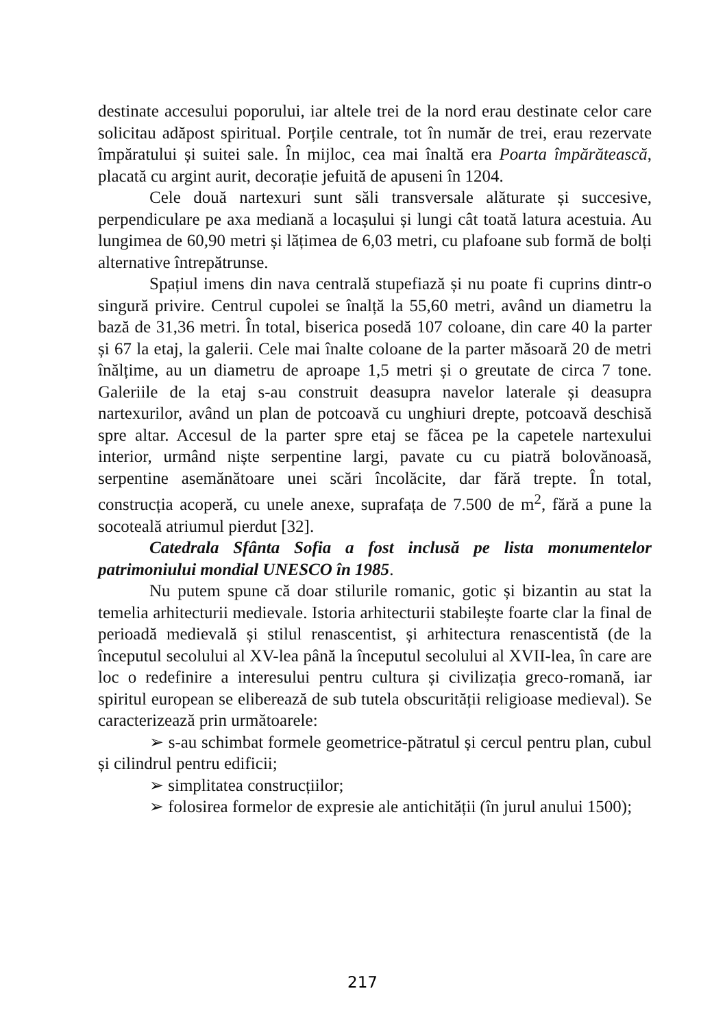destinate accesului poporului, iar altele trei de la nord erau destinate celor care solicitau adăpost spiritual. Porțile centrale, tot în număr de trei, erau rezervate împăratului și suitei sale. În mijloc, cea mai înaltă era Poarta împărătească, placată cu argint aurit, decorație jefuită de apuseni în 1204.
Cele două nartexuri sunt săli transversale alăturate și succesive, perpendiculare pe axa mediană a locașului și lungi cât toată latura acestuia. Au lungimea de 60,90 metri și lățimea de 6,03 metri, cu plafoane sub formă de bolți alternative întrepătrunse.
Spațiul imens din nava centrală stupefiază și nu poate fi cuprins dintr-o singură privire. Centrul cupolei se înalță la 55,60 metri, având un diametru la bază de 31,36 metri. În total, biserica posedă 107 coloane, din care 40 la parter și 67 la etaj, la galerii. Cele mai înalte coloane de la parter măsoară 20 de metri înălțime, au un diametru de aproape 1,5 metri și o greutate de circa 7 tone. Galeriile de la etaj s-au construit deasupra navelor laterale și deasupra nartexurilor, având un plan de potcoavă cu unghiuri drepte, potcoavă deschisă spre altar. Accesul de la parter spre etaj se făcea pe la capetele nartexului interior, urmând niște serpentine largi, pavate cu cu piatră bolovănoasă, serpentine asemănătoare unei scări încolăcite, dar fără trepte. În total, construcția acoperă, cu unele anexe, suprafața de 7.500 de m<sup>2</sup>, fără a pune la socoteală atriumul pierdut [32].
Catedrala Sfânta Sofia a fost inclusă pe lista monumentelor patrimoniului mondial UNESCO în 1985.
Nu putem spune că doar stilurile romanic, gotic și bizantin au stat la temelia arhitecturii medievale. Istoria arhitecturii stabilește foarte clar la final de perioadă medievală și stilul renascentist, și arhitectura renascentistă (de la începutul secolului al XV-lea până la începutul secolului al XVII-lea, în care are loc o redefinire a interesului pentru cultura și civilizația greco-romană, iar spiritul european se eliberează de sub tutela obscurității religioase medieval). Se caracterizează prin următoarele:
➢ s-au schimbat formele geometrice-pătratul și cercul pentru plan, cubul și cilindrul pentru edificii;
➢ simplitatea construcțiilor;
➢ folosirea formelor de expresie ale antichității (în jurul anului 1500);
217